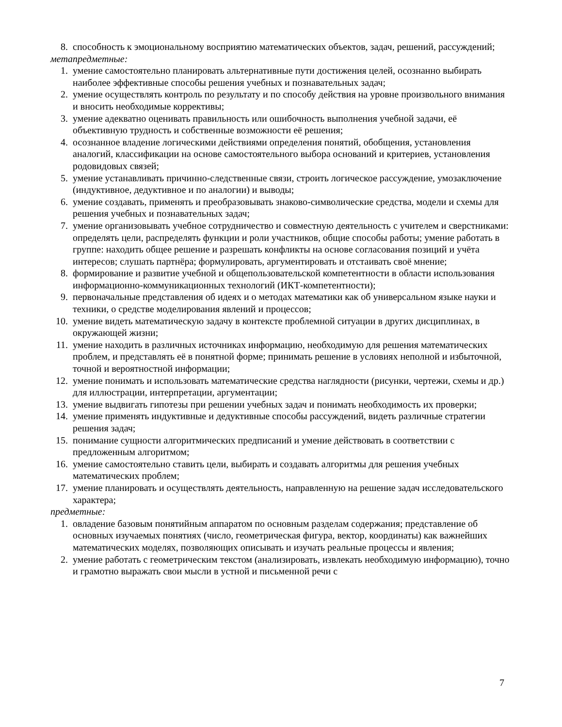8. способность к эмоциональному восприятию математических объектов, задач, решений, рассуждений;
метапредметные:
1. умение самостоятельно планировать альтернативные пути достижения целей, осознанно выбирать наиболее эффективные способы решения учебных и познавательных задач;
2. умение осуществлять контроль по результату и по способу действия на уровне произвольного внимания и вносить необходимые коррективы;
3. умение адекватно оценивать правильность или ошибочность выполнения учебной задачи, её объективную трудность и собственные возможности её решения;
4. осознанное владение логическими действиями определения понятий, обобщения, установления аналогий, классификации на основе самостоятельного выбора оснований и критериев, установления родовидовых связей;
5. умение устанавливать причинно-следственные связи, строить логическое рассуждение, умозаключение (индуктивное, дедуктивное и по аналогии) и выводы;
6. умение создавать, применять и преобразовывать знаково-символические средства, модели и схемы для решения учебных и познавательных задач;
7. умение организовывать учебное сотрудничество и совместную деятельность с учителем и сверстниками: определять цели, распределять функции и роли участников, общие способы работы; умение работать в группе: находить общее решение и разрешать конфликты на основе согласования позиций и учёта интересов; слушать партнёра; формулировать, аргументировать и отстаивать своё мнение;
8. формирование и развитие учебной и общепользовательской компетентности в области использования информационно-коммуникационных технологий (ИКТ-компетентности);
9. первоначальные представления об идеях и о методах математики как об универсальном языке науки и техники, о средстве моделирования явлений и процессов;
10. умение видеть математическую задачу в контексте проблемной ситуации в других дисциплинах, в окружающей жизни;
11. умение находить в различных источниках информацию, необходимую для решения математических проблем, и представлять её в понятной форме; принимать решение в условиях неполной и избыточной, точной и вероятностной информации;
12. умение понимать и использовать математические средства наглядности (рисунки, чертежи, схемы и др.) для иллюстрации, интерпретации, аргументации;
13. умение выдвигать гипотезы при решении учебных задач и понимать необходимость их проверки;
14. умение применять индуктивные и дедуктивные способы рассуждений, видеть различные стратегии решения задач;
15. понимание сущности алгоритмических предписаний и умение действовать в соответствии с предложенным алгоритмом;
16. умение самостоятельно ставить цели, выбирать и создавать алгоритмы для решения учебных математических проблем;
17. умение планировать и осуществлять деятельность, направленную на решение задач исследовательского характера;
предметные:
1. овладение базовым понятийным аппаратом по основным разделам содержания; представление об основных изучаемых понятиях (число, геометрическая фигура, вектор, координаты) как важнейших математических моделях, позволяющих описывать и изучать реальные процессы и явления;
2. умение работать с геометрическим текстом (анализировать, извлекать необходимую информацию), точно и грамотно выражать свои мысли в устной и письменной речи с
7